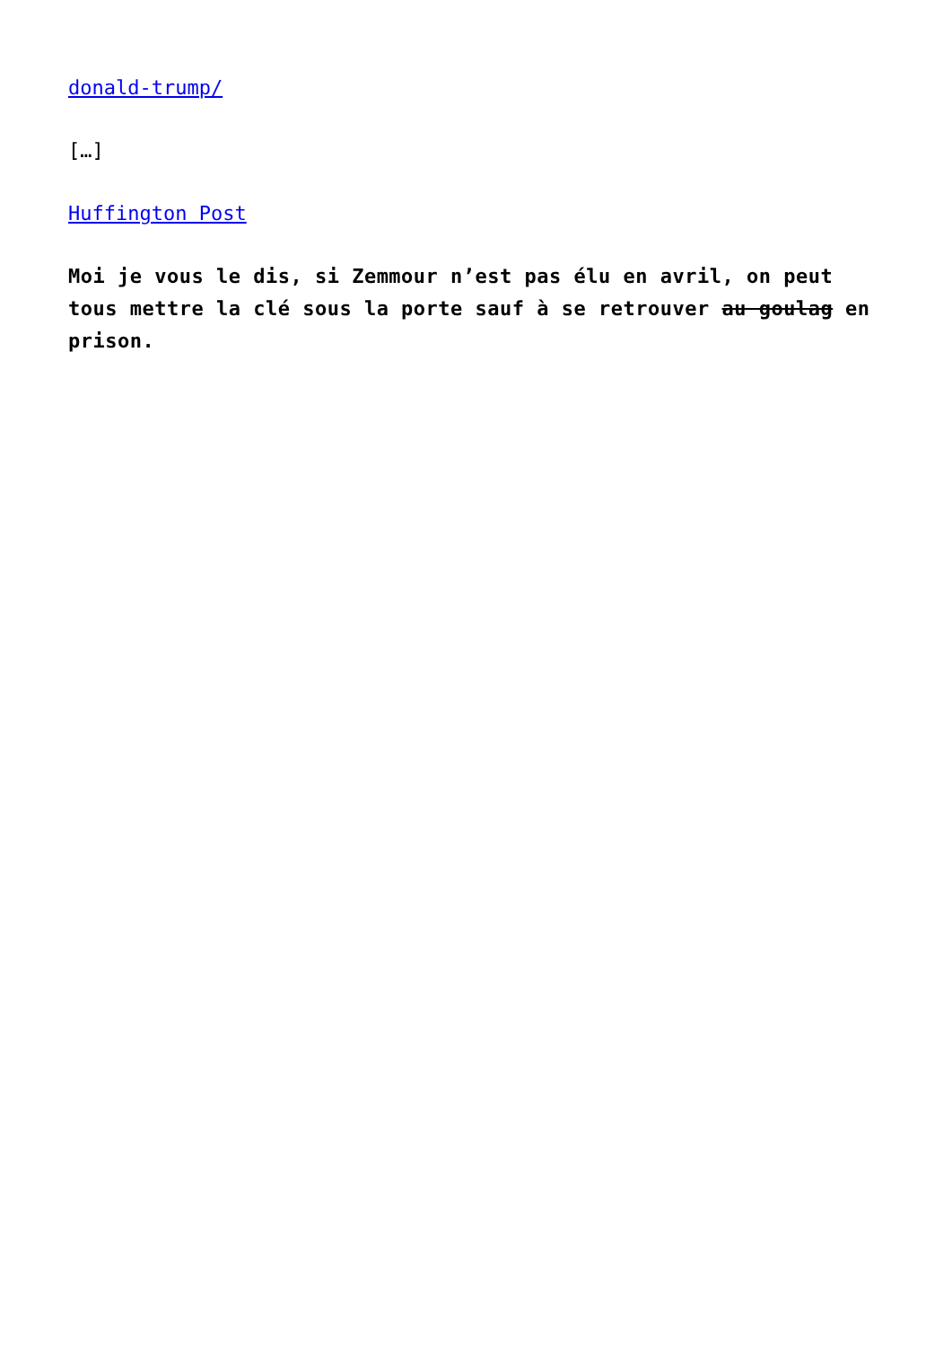donald-trump/
[…]
Huffington Post
Moi je vous le dis, si Zemmour n’est pas élu en avril, on peut tous mettre la clé sous la porte sauf à se retrouver au goulag en prison.